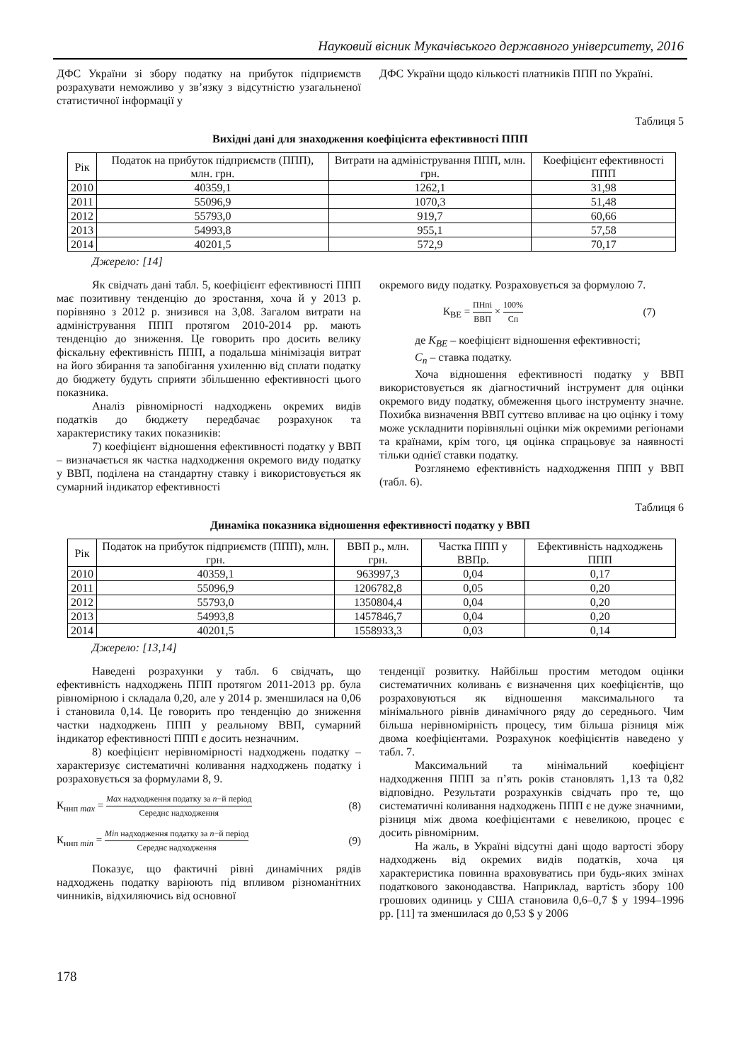Науковий вісник Мукачівського державного університету, 2016
ДФС України зі збору податку на прибуток підприємств розрахувати неможливо у зв’язку з відсутністю узагальненої статистичної інформації у
ДФС України щодо кількості платників ППП по Україні.
Таблиця 5
Вихідні дані для знаходження коефіцієнта ефективності ППП
| Рік | Податок на прибуток підприємств (ППП), млн. грн. | Витрати на адміністрування ППП, млн. грн. | Коефіцієнт ефективності ППП |
| --- | --- | --- | --- |
| 2010 | 40359,1 | 1262,1 | 31,98 |
| 2011 | 55096,9 | 1070,3 | 51,48 |
| 2012 | 55793,0 | 919,7 | 60,66 |
| 2013 | 54993,8 | 955,1 | 57,58 |
| 2014 | 40201,5 | 572,9 | 70,17 |
Джерело: [14]
Як свідчать дані табл. 5, коефіцієнт ефективності ППП має позитивну тенденцію до зростання, хоча й у 2013 р. порівняно з 2012 р. знизився на 3,08. Загалом витрати на адміністрування ППП протягом 2010-2014 рр. мають тенденцію до зниження. Це говорить про досить велику фіскальну ефективність ППП, а подальша мінімізація витрат на його збирання та запобігання ухиленню від сплати податку до бюджету будуть сприяти збільшенню ефективності цього показника.
Аналіз рівномірності надходжень окремих видів податків до бюджету передбачає розрахунок та характеристику таких показників:
7) коефіцієнт відношення ефективності податку у ВВП – визначається як частка надходження окремого виду податку у ВВП, поділена на стандартну ставку і використовується як сумарний індикатор ефективності
окремого виду податку. Розраховується за формулою 7.
К<sub>ВЕ</sub> = ПНпі ВВП × 100% Сп (7)
де К<sub>ВЕ</sub> – коефіцієнт відношення ефективності;
С<sub>п</sub> – ставка податку.
Хоча відношення ефективності податку у ВВП використовується як діагностичний інструмент для оцінки окремого виду податку, обмеження цього інструменту значне. Похибка визначення ВВП суттєво впливає на цю оцінку і тому може ускладнити порівняльні оцінки між окремими регіонами та країнами, крім того, ця оцінка спрацьовує за наявності тільки однієї ставки податку.
Розглянемо ефективність надходження ППП у ВВП (табл. 6).
Таблиця 6
Динаміка показника відношення ефективності податку у ВВП
| Рік | Податок на прибуток підприємств (ППП), млн. грн. | ВВП р., млн. грн. | Частка ППП у ВВПр. | Ефективність надходжень ППП |
| --- | --- | --- | --- | --- |
| 2010 | 40359,1 | 963997,3 | 0,04 | 0,17 |
| 2011 | 55096,9 | 1206782,8 | 0,05 | 0,20 |
| 2012 | 55793,0 | 1350804,4 | 0,04 | 0,20 |
| 2013 | 54993,8 | 1457846,7 | 0,04 | 0,20 |
| 2014 | 40201,5 | 1558933,3 | 0,03 | 0,14 |
Джерело: [13,14]
Наведені розрахунки у табл. 6 свідчать, що ефективність надходжень ППП протягом 2011-2013 рр. була рівномірною і складала 0,20, але у 2014 р. зменшилася на 0,06 і становила 0,14. Це говорить про тенденцію до зниження частки надходжень ППП у реальному ВВП, сумарний індикатор ефективності ППП є досить незначним.
8) коефіцієнт нерівномірності надходжень податку – характеризує систематичні коливання надходжень податку і розраховується за формулами 8, 9.
К<sub>ннп max</sub> = Max надходження податку за n−й період Середнє надходження (8)
К<sub>ннп min</sub> = Min надходження податку за n−й період Середнє надходження (9)
Показує, що фактичні рівні динамічних рядів надходжень податку варіюють під впливом різноманітних чинників, відхиляючись від основної
тенденції розвитку. Найбільш простим методом оцінки систематичних коливань є визначення цих коефіцієнтів, що розраховуються як відношення максимального та мінімального рівнів динамічного ряду до середнього. Чим більша нерівномірність процесу, тим більша різниця між двома коефіцієнтами. Розрахунок коефіцієнтів наведено у табл. 7.
Максимальний та мінімальний коефіцієнт надходження ППП за п’ять років становлять 1,13 та 0,82 відповідно. Результати розрахунків свідчать про те, що систематичні коливання надходжень ППП є не дуже значними, різниця між двома коефіцієнтами є невеликою, процес є досить рівномірним.
На жаль, в Україні відсутні дані щодо вартості збору надходжень від окремих видів податків, хоча ця характеристика повинна враховуватись при будь-яких змінах податкового законодавства. Наприклад, вартість збору 100 грошових одиниць у США становила 0,6–0,7 $ у 1994–1996 рр. [11] та зменшилася до 0,53 $ у 2006
178